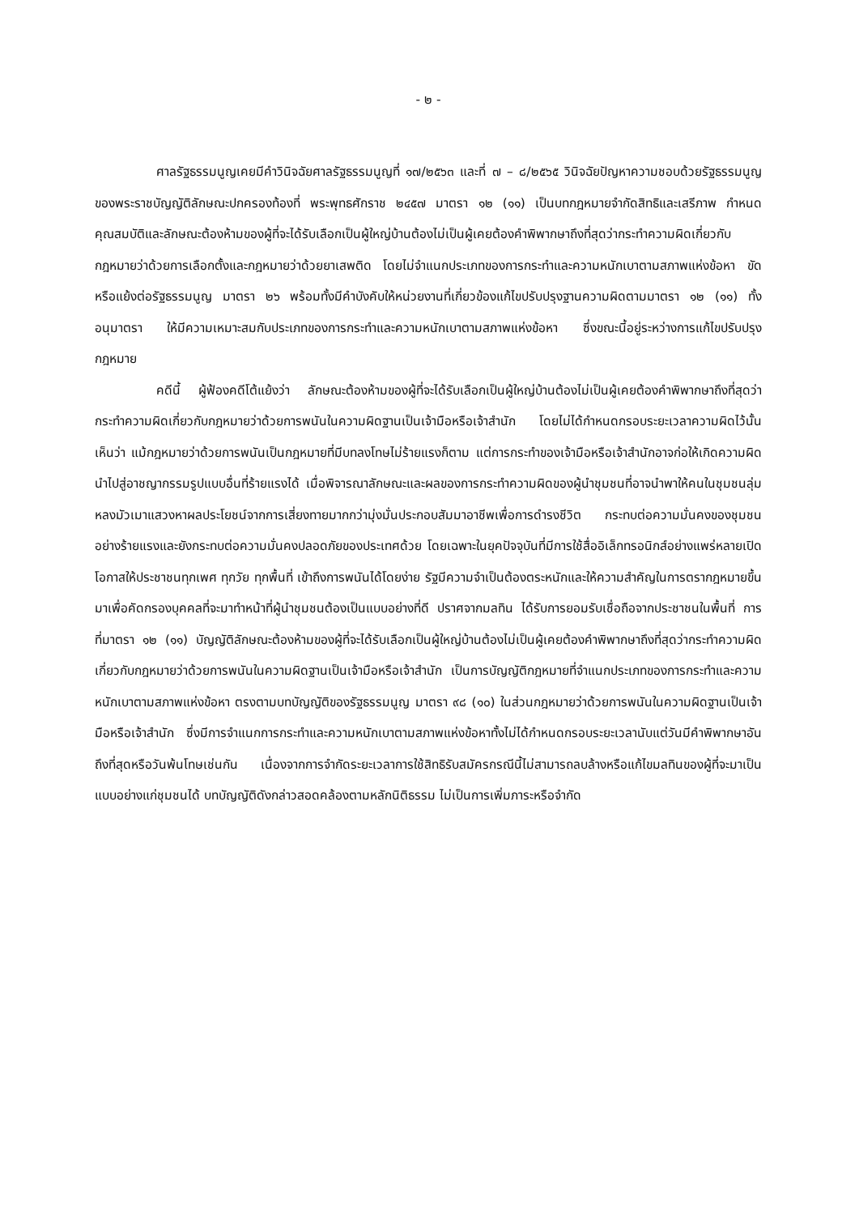- ๒ -
ศาลรัฐธรรมนูญเคยมีคำวินิจฉัยศาลรัฐธรรมนูญที่ ๑๗/๒๕๖๓ และที่ ๗ – ๘/๒๕๖๕ วินิจฉัยปัญหาความชอบด้วยรัฐธรรมนูญของพระราชบัญญัติลักษณะปกครองท้องที่ พระพุทธศักราช ๒๔๕๗ มาตรา ๑๒ (๑๑) เป็นบทกฎหมายจำกัดสิทธิและเสรีภาพ กำหนดคุณสมบัติและลักษณะต้องห้ามของผู้ที่จะได้รับเลือกเป็นผู้ใหญ่บ้านต้องไม่เป็นผู้เคยต้องคำพิพากษาถึงที่สุดว่ากระทำความผิดเกี่ยวกับกฎหมายว่าด้วยการเลือกตั้งและกฎหมายว่าด้วยยาเสพติด โดยไม่จำแนกประเภทของการกระทำและความหนักเบาตามสภาพแห่งข้อหา ขัดหรือแย้งต่อรัฐธรรมนูญ มาตรา ๒๖ พร้อมทั้งมีคำบังคับให้หน่วยงานที่เกี่ยวข้องแก้ไขปรับปรุงฐานความผิดตามมาตรา ๑๒ (๑๑) ทั้งอนุมาตรา ให้มีความเหมาะสมกับประเภทของการกระทำและความหนักเบาตามสภาพแห่งข้อหา ซึ่งขณะนี้อยู่ระหว่างการแก้ไขปรับปรุงกฎหมาย
คดีนี้ ผู้ฟ้องคดีโต้แย้งว่า ลักษณะต้องห้ามของผู้ที่จะได้รับเลือกเป็นผู้ใหญ่บ้านต้องไม่เป็นผู้เคยต้องคำพิพากษาถึงที่สุดว่ากระทำความผิดเกี่ยวกับกฎหมายว่าด้วยการพนันในความผิดฐานเป็นเจ้ามือหรือเจ้าสำนัก โดยไม่ได้กำหนดกรอบระยะเวลาความผิดไว้นั้น เห็นว่า แม้กฎหมายว่าด้วยการพนันเป็นกฎหมายที่มีบทลงโทษไม่ร้ายแรงก็ตาม แต่การกระทำของเจ้ามือหรือเจ้าสำนักอาจก่อให้เกิดความผิดนำไปสู่อาชญากรรมรูปแบบอื่นที่ร้ายแรงได้ เมื่อพิจารณาลักษณะและผลของการกระทำความผิดของผู้นำชุมชนที่อาจนำพาให้คนในชุมชนลุ่มหลงมัวเมาแสวงหาผลประโยชน์จากการเสี่ยงทายมากกว่ามุ่งมั่นประกอบสัมมาอาชีพเพื่อการดำรงชีวิต กระทบต่อความมั่นคงของชุมชนอย่างร้ายแรงและยังกระทบต่อความมั่นคงปลอดภัยของประเทศด้วย โดยเฉพาะในยุคปัจจุบันที่มีการใช้สื่ออิเล็กทรอนิกส์อย่างแพร่หลายเปิดโอกาสให้ประชาชนทุกเพศ ทุกวัย ทุกพื้นที่ เข้าถึงการพนันได้โดยง่าย รัฐมีความจำเป็นต้องตระหนักและให้ความสำคัญในการตรากฎหมายขึ้นมาเพื่อคัดกรองบุคคลที่จะมาทำหน้าที่ผู้นำชุมชนต้องเป็นแบบอย่างที่ดี ปราศจากมลทิน ได้รับการยอมรับเชื่อถือจากประชาชนในพื้นที่ การที่มาตรา ๑๒ (๑๑) บัญญัติลักษณะต้องห้ามของผู้ที่จะได้รับเลือกเป็นผู้ใหญ่บ้านต้องไม่เป็นผู้เคยต้องคำพิพากษาถึงที่สุดว่ากระทำความผิดเกี่ยวกับกฎหมายว่าด้วยการพนันในความผิดฐานเป็นเจ้ามือหรือเจ้าสำนัก เป็นการบัญญัติกฎหมายที่จำแนกประเภทของการกระทำและความหนักเบาตามสภาพแห่งข้อหา ตรงตามบทบัญญัติของรัฐธรรมนูญ มาตรา ๙๘ (๑๐) ในส่วนกฎหมายว่าด้วยการพนันในความผิดฐานเป็นเจ้ามือหรือเจ้าสำนัก ซึ่งมีการจำแนกการกระทำและความหนักเบาตามสภาพแห่งข้อหาทั้งไม่ได้กำหนดกรอบระยะเวลานับแต่วันมีคำพิพากษาอันถึงที่สุดหรือวันพ้นโทษเช่นกัน เนื่องจากการจำกัดระยะเวลาการใช้สิทธิรับสมัครกรณีนี้ไม่สามารถลบล้างหรือแก้ไขมลทินของผู้ที่จะมาเป็นแบบอย่างแก่ชุมชนได้ บทบัญญัติดังกล่าวสอดคล้องตามหลักนิติธรรม ไม่เป็นการเพิ่มภาระหรือจำกัด